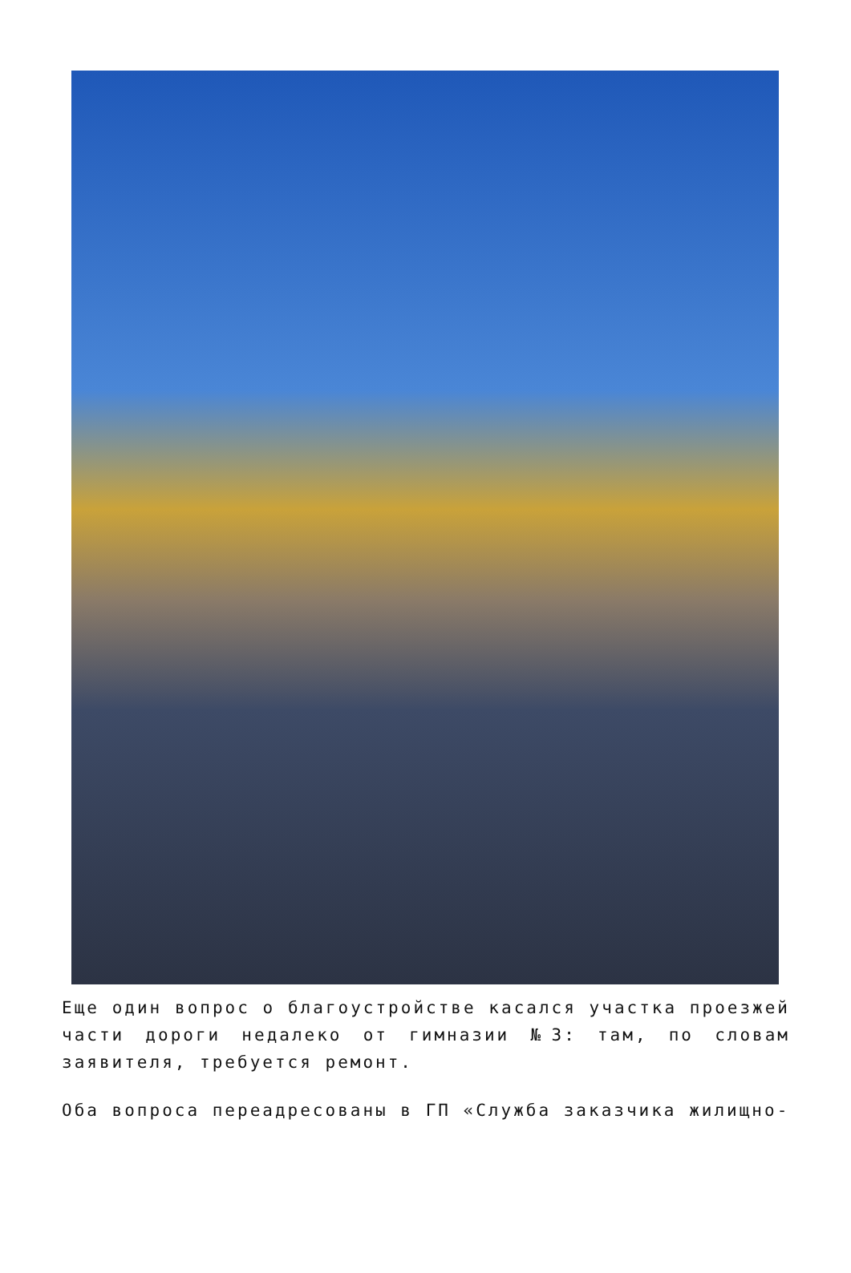Еще один вопрос о благоустройстве касался участка проезжей части дороги недалеко от гимназии №3: там, по словам заявителя, требуется ремонт.
Оба вопроса переадресованы в ГП «Служба заказчика жилищно-